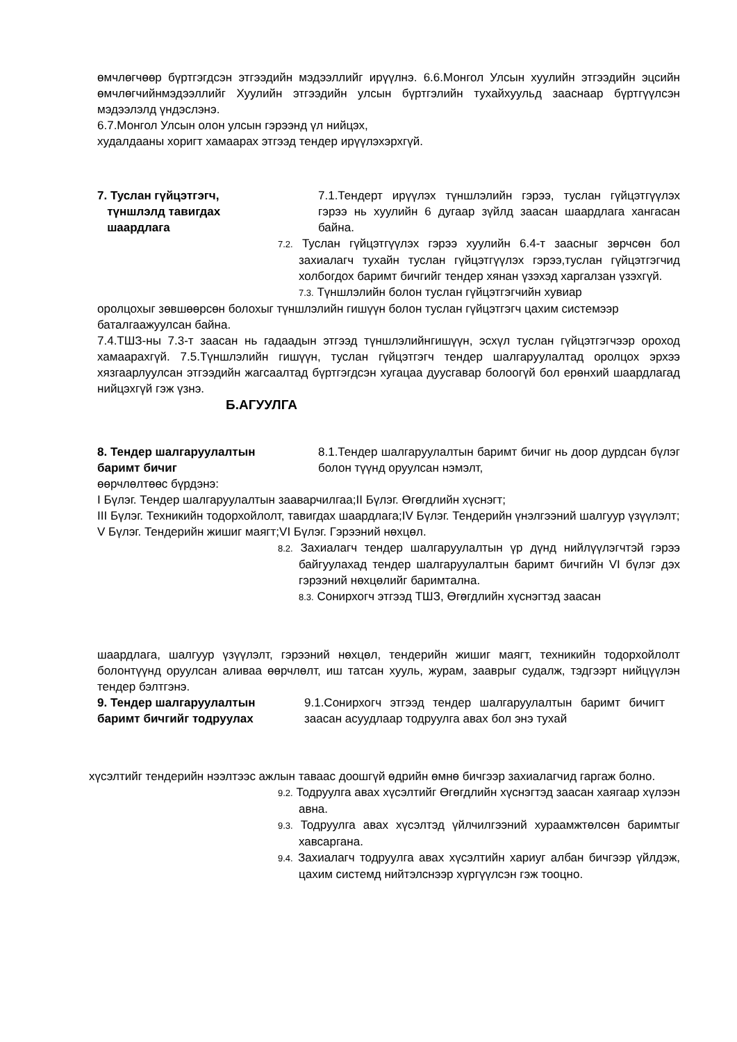өмчлөгчөөр бүртгэгдсэн этгээдийн мэдээллийг ирүүлнэ. 6.6.Монгол Улсын хуулийн этгээдийн эцсийн өмчлөгчийнмэдээллийг Хуулийн этгээдийн улсын бүртгэлийн тухайхуульд зааснаар бүртгүүлсэн мэдээлэлд үндэслэнэ.
6.7.Монгол Улсын олон улсын гэрээнд үл нийцэх,
худалдааны хоригт хамаарах этгээд тендер ирүүлэхэрхгүй.
7. Туслан гүйцэтгэгч,
түншлэлд тавигдах
шаардлага
7.1.Тендерт ирүүлэх түншлэлийн гэрээ, туслан гүйцэтгүүлэх гэрээ нь хуулийн 6 дугаар зүйлд заасан шаардлага хангасан байна.
7.2. Туслан гүйцэтгүүлэх гэрээ хуулийн 6.4-т заасныг зөрчсөн бол захиалагч тухайн туслан гүйцэтгүүлэх гэрээ,туслан гүйцэтгэгчид холбогдох баримт бичгийг тендер хянан үзэхэд харгалзан үзэхгүй.
7.3. Түншлэлийн болон туслан гүйцэтгэгчийн хувиар
оролцохыг зөвшөөрсөн болохыг түншлэлийн гишүүн болон туслан гүйцэтгэгч цахим системээр
баталгаажуулсан байна.
7.4.ТШЗ-ны 7.3-т заасан нь гадаадын этгээд түншлэлийнгишүүн, эсхүл туслан гүйцэтгэгчээр ороход хамаарахгүй. 7.5.Түншлэлийн гишүүн, туслан гүйцэтгэгч тендер шалгаруулалтад оролцох эрхээ хязгаарлуулсан этгээдийн жагсаалтад бүртгэгдсэн хугацаа дуусгавар болоогүй бол ерөнхий шаардлагад нийцэхгүй гэж үзнэ.
Б.АГУУЛГА
8. Тендер шалгаруулалтын
баримт бичиг
8.1.Тендер шалгаруулалтын баримт бичиг нь доор дурдсан бүлэг болон түүнд оруулсан нэмэлт,
өөрчлөлтөөс бүрдэнэ:
I Бүлэг. Тендер шалгаруулалтын зааварчилгаа;II Бүлэг. Өгөгдлийн хүснэгт;
III Бүлэг. Техникийн тодорхойлолт, тавигдах шаардлага;IV Бүлэг. Тендерийн үнэлгээний шалгуур үзүүлэлт;
V Бүлэг. Тендерийн жишиг маягт;VI Бүлэг. Гэрээний нөхцөл.
8.2. Захиалагч тендер шалгаруулалтын үр дүнд нийлүүлэгчтэй гэрээ байгуулахад тендер шалгаруулалтын баримт бичгийн VI бүлэг дэх гэрээний нөхцөлийг баримтална.
8.3. Сонирхогч этгээд ТШЗ, Өгөгдлийн хүснэгтэд заасан
шаардлага, шалгуур үзүүлэлт, гэрээний нөхцөл, тендерийн жишиг маягт, техникийн тодорхойлолт болонтүүнд оруулсан аливаа өөрчлөлт, иш татсан хууль, журам, зааврыг судалж, тэдгээрт нийцүүлэн тендер бэлтгэнэ.
9. Тендер шалгаруулалтын
баримт бичгийг тодруулах
9.1.Сонирхогч этгээд тендер шалгаруулалтын баримт бичигт заасан асуудлаар тодруулга авах бол энэ тухай
хүсэлтийг тендерийн нээлтээс ажлын таваас доошгүй өдрийн өмнө бичгээр захиалагчид гаргаж болно.
9.2. Тодруулга авах хүсэлтийг Өгөгдлийн хүснэгтэд заасан хаягаар хүлээн авна.
9.3. Тодруулга авах хүсэлтэд үйлчилгээний хураамжтөлсөн баримтыг хавсаргана.
9.4. Захиалагч тодруулга авах хүсэлтийн хариуг албан бичгээр үйлдэж, цахим системд нийтэлснээр хүргүүлсэн гэж тооцно.